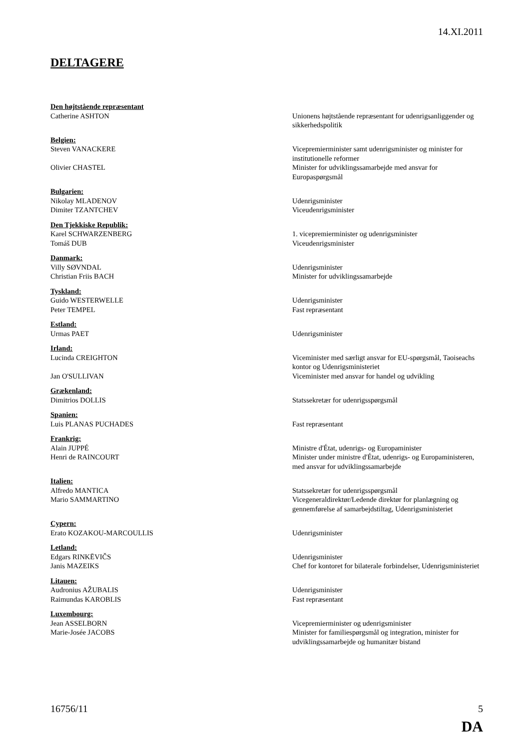14.XI.2011
DELTAGERE
Den højtstående repræsentant
Catherine ASHTON Unionens højtstående repræsentant for udenrigsanliggender og sikkerhedspolitik
Belgien:
Steven VANACKERE Vicepremierminister samt udenrigsminister og minister for institutionelle reformer
Olivier CHASTEL Minister for udviklingssamarbejde med ansvar for Europaspørgsmål
Bulgarien:
Nikolay MLADENOV Udenrigsminister
Dimiter TZANTCHEV Viceudenrigsminister
Den Tjekkiske Republik:
Karel SCHWARZENBERG 1. vicepremierminister og udenrigsminister
Tomáš DUB Viceudenrigsminister
Danmark:
Villy SØVNDAL Udenrigsminister
Christian Friis BACH Minister for udviklingssamarbejde
Tyskland:
Guido WESTERWELLE Udenrigsminister
Peter TEMPEL Fast repræsentant
Estland:
Urmas PAET Udenrigsminister
Irland:
Lucinda CREIGHTON Viceminister med særligt ansvar for EU-spørgsmål, Taoiseachs kontor og Udenrigsministeriet
Jan O'SULLIVAN Viceminister med ansvar for handel og udvikling
Grækenland:
Dimitrios DOLLIS Statssekretær for udenrigsspørgsmål
Spanien:
Luis PLANAS PUCHADES Fast repræsentant
Frankrig:
Alain JUPPÉ Ministre d'État, udenrigs- og Europaminister
Henri de RAINCOURT Minister under ministre d'État, udenrigs- og Europaministeren, med ansvar for udviklingssamarbejde
Italien:
Alfredo MANTICA Statssekretær for udenrigsspørgsmål
Mario SAMMARTINO Vicegeneraldirektør/Ledende direktør for planlægning og gennemførelse af samarbejdstiltag, Udenrigsministeriet
Cypern:
Erato KOZAKOU-MARCOULLIS Udenrigsminister
Letland:
Edgars RINKĒVIČS Udenrigsminister
Janis MAZEIKS Chef for kontoret for bilaterale forbindelser, Udenrigsministeriet
Litauen:
Audronius AŽUBALIS Udenrigsminister
Raimundas KAROBLIS Fast repræsentant
Luxembourg:
Jean ASSELBORN Vicepremierminister og udenrigsminister
Marie-Josée JACOBS Minister for familiespørgsmål og integration, minister for udviklingssamarbejde og humanitær bistand
16756/11 5
DA